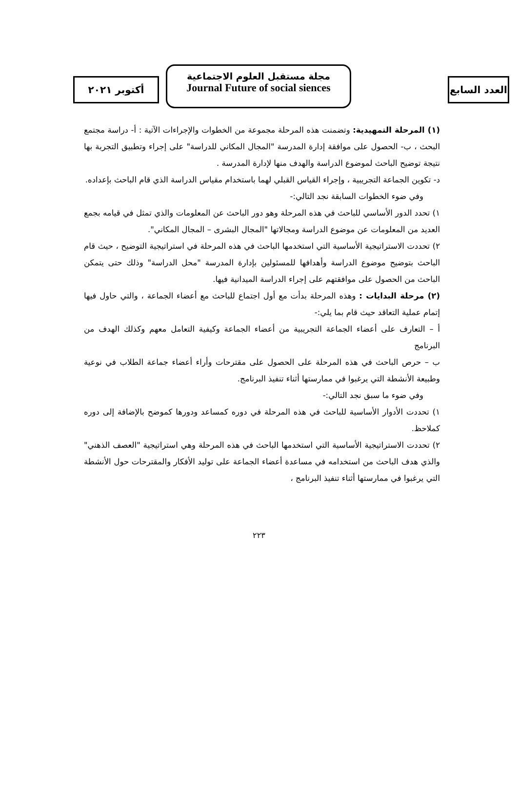أكتوبر ٢٠٢١
مجلة مستقبل العلوم الاجتماعية
Journal Future of social siences
العدد السابع
(١) المرحلة التمهيدية: وتضمنت هذه المرحلة مجموعة من الخطوات والإجراءات الآتية : أ- دراسة مجتمع البحث ، ب- الحصول على موافقة إدارة المدرسة "المجال المكاني للدراسة" على إجراء وتطبيق التجربة بها نتيجة توضيح الباحث لموضوع الدراسة والهدف منها لإدارة المدرسة .
د- تكوين الجماعة التجريبية ، وإجراء القياس القبلي لهما باستخدام مقياس الدراسة الذي قام الباحث بإعداده.
وفي ضوء الخطوات السابقة نجد التالي:-
١) تحدد الدور الأساسي للباحث في هذه المرحلة وهو دور الباحث عن المعلومات والذي تمثل في قيامه بجمع العديد من المعلومات عن موضوع الدراسة ومجالاتها "المجال البشرى – المجال المكاني".
٢) تحددت الاستراتيجية الأساسية التي استخدمها الباحث في هذه المرحلة في استراتيجية التوضيح ، حيث قام الباحث بتوضيح موضوع الدراسة وأهدافها للمسئولين بإدارة المدرسة "محل الدراسة" وذلك حتى يتمكن الباحث من الحصول على موافقتهم على إجراء الدراسة الميدانية فيها.
(٢) مرحلة البدايات : وهذه المرحلة بدأت مع أول اجتماع للباحث مع أعضاء الجماعة ، والتي حاول فيها إتمام عملية التعاقد حيث قام بما يلي:-
أ – التعارف على أعضاء الجماعة التجريبية من أعضاء الجماعة وكيفية التعامل معهم وكذلك الهدف من البرنامج
ب – حرص الباحث في هذه المرحلة على الحصول على مقترحات وأراء أعضاء جماعة الطلاب في نوعية وطبيعة الأنشطة التي يرغبوا في ممارستها أثناء تنفيذ البرنامج.
وفي ضوء ما سبق نجد التالي:-
١) تحددت الأدوار الأساسية للباحث في هذه المرحلة في دوره كمساعد ودورها كموضح بالإضافة إلى دوره كملاحظ.
٢) تحددت الاستراتيجية الأساسية التي استخدمها الباحث في هذه المرحلة وهي استراتيجية "العصف الذهني" والذي هدف الباحث من استخدامه في مساعدة أعضاء الجماعة على توليد الأفكار والمقترحات حول الأنشطة التي يرغبوا في ممارستها أثناء تنفيذ البرنامج ،
٢٢٣